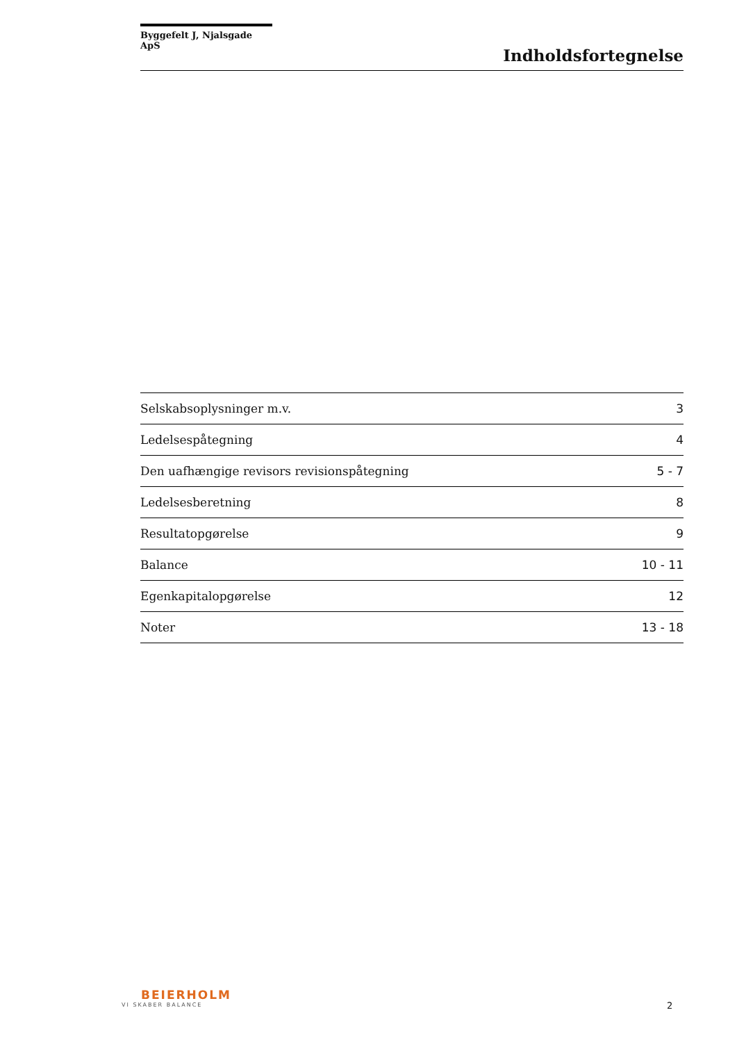Byggefelt J, Njalsgade ApS
Indholdsfortegnelse
| Selskabsoplysninger m.v. | 3 |
| Ledelsespåtegning | 4 |
| Den uafhængige revisors revisionspåtegning | 5 - 7 |
| Ledelsesberetning | 8 |
| Resultatopgørelse | 9 |
| Balance | 10 - 11 |
| Egenkapitalopgørelse | 12 |
| Noter | 13 - 18 |
BEIERHOLM
VI SKABER BALANCE
2